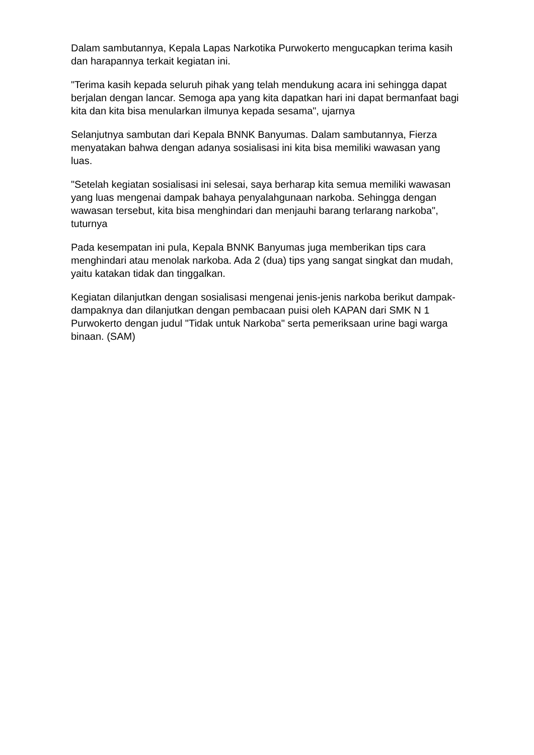Dalam sambutannya, Kepala Lapas Narkotika Purwokerto mengucapkan terima kasih dan harapannya terkait kegiatan ini.
"Terima kasih kepada seluruh pihak yang telah mendukung acara ini sehingga dapat berjalan dengan lancar. Semoga apa yang kita dapatkan hari ini dapat bermanfaat bagi kita dan kita bisa menularkan ilmunya kepada sesama", ujarnya
Selanjutnya sambutan dari Kepala BNNK Banyumas. Dalam sambutannya, Fierza menyatakan bahwa dengan adanya sosialisasi ini kita bisa memiliki wawasan yang luas.
"Setelah kegiatan sosialisasi ini selesai, saya berharap kita semua memiliki wawasan yang luas mengenai dampak bahaya penyalahgunaan narkoba. Sehingga dengan wawasan tersebut, kita bisa menghindari dan menjauhi barang terlarang narkoba", tuturnya
Pada kesempatan ini pula, Kepala BNNK Banyumas juga memberikan tips cara menghindari atau menolak narkoba. Ada 2 (dua) tips yang sangat singkat dan mudah, yaitu katakan tidak dan tinggalkan.
Kegiatan dilanjutkan dengan sosialisasi mengenai jenis-jenis narkoba berikut dampak-dampaknya dan dilanjutkan dengan pembacaan puisi oleh KAPAN dari SMK N 1 Purwokerto dengan judul "Tidak untuk Narkoba" serta pemeriksaan urine bagi warga binaan. (SAM)